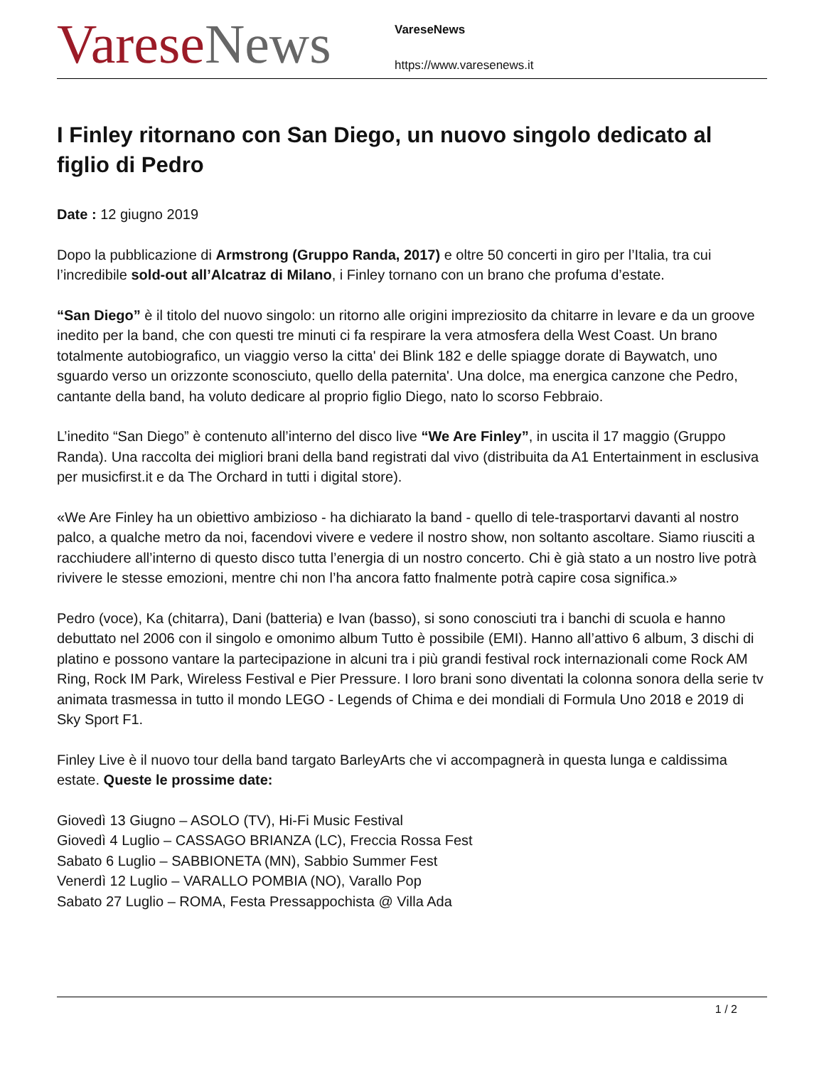Varese News
VareseNews
https://www.varesenews.it
I Finley ritornano con San Diego, un nuovo singolo dedicato al figlio di Pedro
Date : 12 giugno 2019
Dopo la pubblicazione di Armstrong (Gruppo Randa, 2017) e oltre 50 concerti in giro per l’Italia, tra cui l’incredibile sold-out all’Alcatraz di Milano, i Finley tornano con un brano che profuma d’estate.
“San Diego” è il titolo del nuovo singolo: un ritorno alle origini impreziosito da chitarre in levare e da un groove inedito per la band, che con questi tre minuti ci fa respirare la vera atmosfera della West Coast. Un brano totalmente autobiografico, un viaggio verso la citta' dei Blink 182 e delle spiagge dorate di Baywatch, uno sguardo verso un orizzonte sconosciuto, quello della paternita'. Una dolce, ma energica canzone che Pedro, cantante della band, ha voluto dedicare al proprio figlio Diego, nato lo scorso Febbraio.
L’inedito “San Diego” è contenuto all’interno del disco live “We Are Finley”, in uscita il 17 maggio (Gruppo Randa). Una raccolta dei migliori brani della band registrati dal vivo (distribuita da A1 Entertainment in esclusiva per musicfirst.it e da The Orchard in tutti i digital store).
«We Are Finley ha un obiettivo ambizioso - ha dichiarato la band - quello di tele-trasportarvi davanti al nostro palco, a qualche metro da noi, facendovi vivere e vedere il nostro show, non soltanto ascoltare. Siamo riusciti a racchiudere all’interno di questo disco tutta l’energia di un nostro concerto. Chi è già stato a un nostro live potrà rivivere le stesse emozioni, mentre chi non l’ha ancora fatto fnalmente potrà capire cosa significa.»
Pedro (voce), Ka (chitarra), Dani (batteria) e Ivan (basso), si sono conosciuti tra i banchi di scuola e hanno debuttato nel 2006 con il singolo e omonimo album Tutto è possibile (EMI). Hanno all’attivo 6 album, 3 dischi di platino e possono vantare la partecipazione in alcuni tra i più grandi festival rock internazionali come Rock AM Ring, Rock IM Park, Wireless Festival e Pier Pressure. I loro brani sono diventati la colonna sonora della serie tv animata trasmessa in tutto il mondo LEGO - Legends of Chima e dei mondiali di Formula Uno 2018 e 2019 di Sky Sport F1.
Finley Live è il nuovo tour della band targato BarleyArts che vi accompagnerà in questa lunga e caldissima estate. Queste le prossime date:
Giovedì 13 Giugno – ASOLO (TV), Hi-Fi Music Festival
Giovedì 4 Luglio – CASSAGO BRIANZA (LC), Freccia Rossa Fest
Sabato 6 Luglio – SABBIONETA (MN), Sabbio Summer Fest
Venerdì 12 Luglio – VARALLO POMBIA (NO), Varallo Pop
Sabato 27 Luglio – ROMA, Festa Pressappochista @ Villa Ada
1 / 2